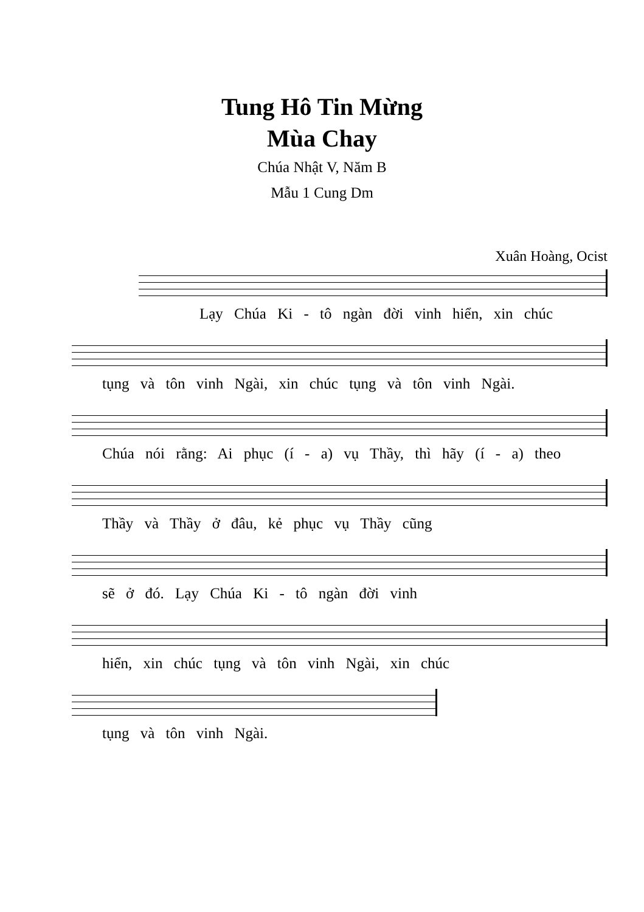Tung Hô Tin Mừng
Mùa Chay
Chúa Nhật V, Năm B
Mẫu 1 Cung Dm
Xuân Hoàng, Ocist
Lạy Chúa Ki - tô ngàn đời vinh hiển, xin chúc
tụng và tôn vinh Ngài, xin chúc tụng và tôn vinh Ngài.
Chúa nói rằng: Ai phục (í - a) vụ Thầy, thì hãy (í - a) theo
Thầy và Thầy ở đâu, kẻ phục vụ Thầy cũng
sẽ ở đó. Lạy Chúa Ki - tô ngàn đời vinh
hiển, xin chúc tụng và tôn vinh Ngài, xin chúc
tụng và tôn vinh Ngài.